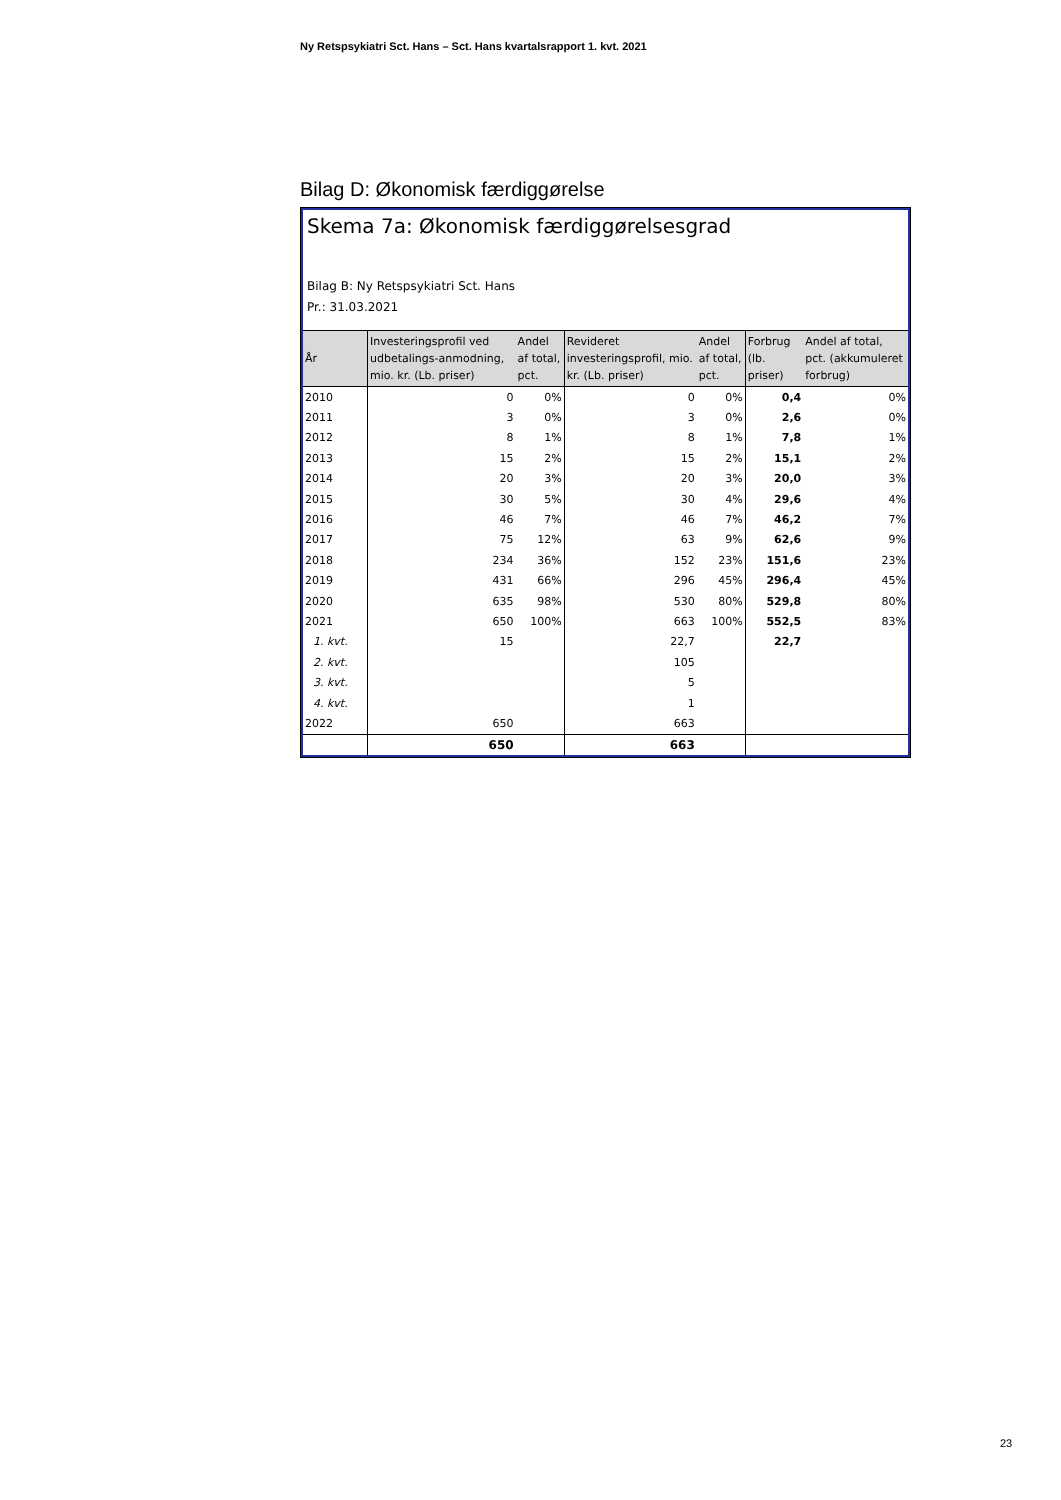Ny Retspsykiatri Sct. Hans – Sct. Hans kvartalsrapport 1. kvt. 2021
Bilag D: Økonomisk færdiggørelse
Skema 7a: Økonomisk færdiggørelsesgrad
Bilag B: Ny Retspsykiatri Sct. Hans
Pr.: 31.03.2021
| År | Investeringsprofil ved udbetalings-anmodning, mio. kr. (Lb. priser) | Andel af total, pct. | Revideret investeringsprofil, mio. kr. (Lb. priser) | Andel af total, pct. | Forbrug (lb. priser) | Andel af total, pct. (akkumuleret forbrug) |
| --- | --- | --- | --- | --- | --- | --- |
| 2010 | 0 | 0% | 0 | 0% | 0,4 | 0% |
| 2011 | 3 | 0% | 3 | 0% | 2,6 | 0% |
| 2012 | 8 | 1% | 8 | 1% | 7,8 | 1% |
| 2013 | 15 | 2% | 15 | 2% | 15,1 | 2% |
| 2014 | 20 | 3% | 20 | 3% | 20,0 | 3% |
| 2015 | 30 | 5% | 30 | 4% | 29,6 | 4% |
| 2016 | 46 | 7% | 46 | 7% | 46,2 | 7% |
| 2017 | 75 | 12% | 63 | 9% | 62,6 | 9% |
| 2018 | 234 | 36% | 152 | 23% | 151,6 | 23% |
| 2019 | 431 | 66% | 296 | 45% | 296,4 | 45% |
| 2020 | 635 | 98% | 530 | 80% | 529,8 | 80% |
| 2021 | 650 | 100% | 663 | 100% | 552,5 | 83% |
| 1. kvt. | 15 | | 22,7 | | 22,7 | |
| 2. kvt. | | | 105 | | | |
| 3. kvt. | | | 5 | | | |
| 4. kvt. | | | 1 | | | |
| 2022 | 650 | | 663 | | | |
| | 650 | | 663 | | | |
23